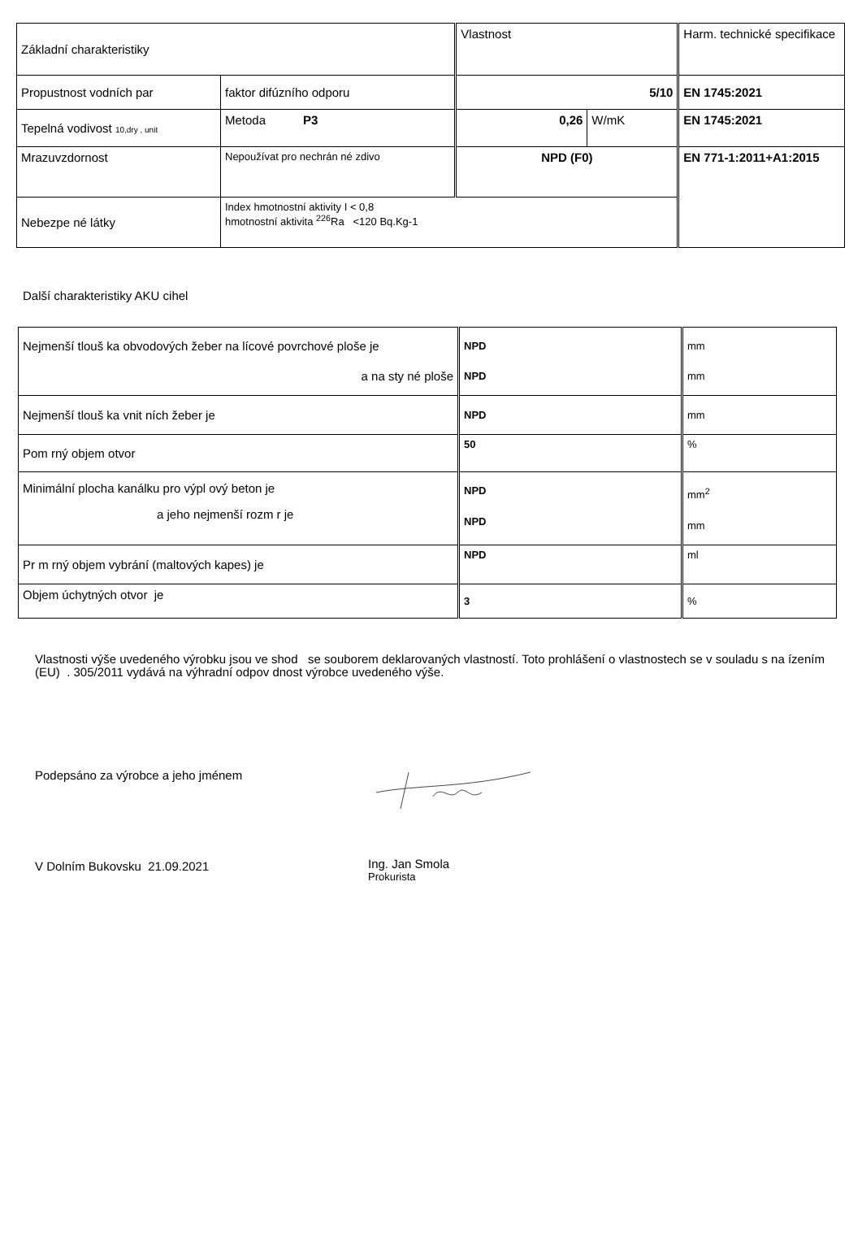| Základní charakteristiky | | Vlastnost | | Harm. technické specifikace |
| --- | --- | --- | --- | --- |
| Propustnost vodních par | faktor difúzního odporu | 5/10 | | EN 1745:2021 |
| Tepelná vodivost 10,dry , unit | Metoda P3 | 0,26 | W/mK | EN 1745:2021 |
| Mrazuvzdornost | Nepoužívat pro nechrán né zdivo | NPD (F0) | | EN 771-1:2011+A1:2015 |
| Nebezpe né látky | Index hmotnostní aktivity I < 0,8 hmotnostní aktivita <sup>226</sup>Ra <120 Bq.Kg-1 | | | |
Další charakteristiky AKU cihel
| Nejmenší tlouš ka obvodových žeber na lícové povrchové ploše je a na sty né ploše | NPD NPD | mm mm |
| Nejmenší tlouš ka vnit ních žeber je | NPD | mm |
| Pom rný objem otvor | 50 | % |
| Minimální plocha kanálku pro výpl ový beton je a jeho nejmenší rozm r je | NPD NPD | mm<sup>2</sup> mm |
| Pr m rný objem vybrání (maltových kapes) je | NPD | ml |
| Objem úchytných otvor je | 3 | % |
Vlastnosti výše uvedeného výrobku jsou ve shod se souborem deklarovaných vlastností. Toto prohlášení o vlastnostech se v souladu s na ízením (EU) . 305/2011 vydává na výhradní odpov dnost výrobce uvedeného výše.
Podepsáno za výrobce a jeho jménem
V Dolním Bukovsku 21.09.2021
Ing. Jan Smola
Prokurista